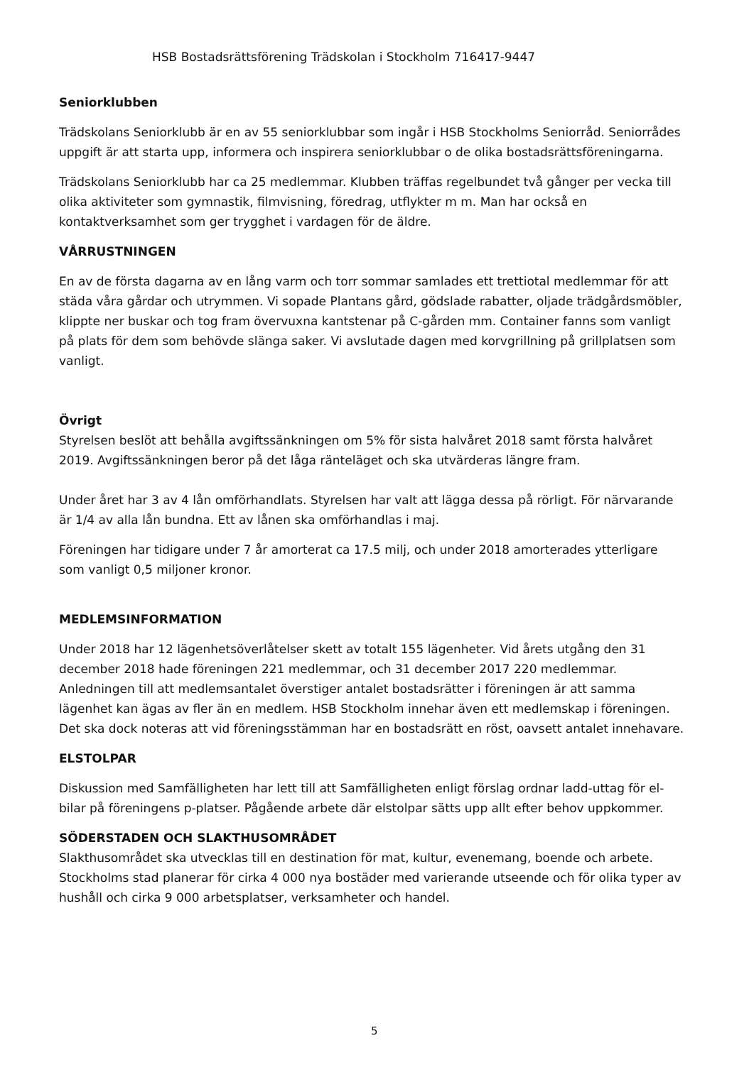HSB Bostadsrättsförening Trädskolan i Stockholm 716417-9447
Seniorklubben
Trädskolans Seniorklubb är en av 55 seniorklubbar som ingår i HSB Stockholms Seniorråd. Seniorrådes uppgift är att starta upp, informera och inspirera seniorklubbar o de olika bostadsrättsföreningarna.
Trädskolans Seniorklubb har ca 25 medlemmar. Klubben träffas regelbundet två gånger per vecka till olika aktiviteter som gymnastik, filmvisning, föredrag, utflykter m m. Man har också en kontaktverksamhet som ger trygghet i vardagen för de äldre.
VÅRRUSTNINGEN
En av de första dagarna av en lång varm och torr sommar samlades ett trettiotal medlemmar för att städa våra gårdar och utrymmen. Vi sopade Plantans gård, gödslade rabatter, oljade trädgårdsmöbler, klippte ner buskar och tog fram övervuxna kantstenar på C-gården mm. Container fanns som vanligt på plats för dem som behövde slänga saker. Vi avslutade dagen med korvgrillning på grillplatsen som vanligt.
Övrigt
Styrelsen beslöt att behålla avgiftssänkningen om 5% för sista halvåret 2018 samt första halvåret 2019. Avgiftssänkningen beror på det låga ränteläget och ska utvärderas längre fram.
Under året har 3 av 4 lån omförhandlats. Styrelsen har valt att lägga dessa på rörligt. För närvarande är 1/4 av alla lån bundna. Ett av lånen ska omförhandlas i maj.
Föreningen har tidigare under 7 år amorterat ca 17.5 milj, och under 2018 amorterades ytterligare som vanligt 0,5 miljoner kronor.
MEDLEMSINFORMATION
Under 2018 har 12 lägenhetsöverlåtelser skett av totalt 155 lägenheter. Vid årets utgång den 31 december 2018 hade föreningen 221 medlemmar, och 31 december 2017 220 medlemmar. Anledningen till att medlemsantalet överstiger antalet bostadsrätter i föreningen är att samma lägenhet kan ägas av fler än en medlem. HSB Stockholm innehar även ett medlemskap i föreningen. Det ska dock noteras att vid föreningsstämman har en bostadsrätt en röst, oavsett antalet innehavare.
ELSTOLPAR
Diskussion med Samfälligheten har lett till att Samfälligheten enligt förslag ordnar ladd-uttag för el-bilar på föreningens p-platser. Pågående arbete där elstolpar sätts upp allt efter behov uppkommer.
SÖDERSTADEN OCH SLAKTHUSOMRÅDET
Slakthusområdet ska utvecklas till en destination för mat, kultur, evenemang, boende och arbete. Stockholms stad planerar för cirka 4 000 nya bostäder med varierande utseende och för olika typer av hushåll och cirka 9 000 arbetsplatser, verksamheter och handel.
5